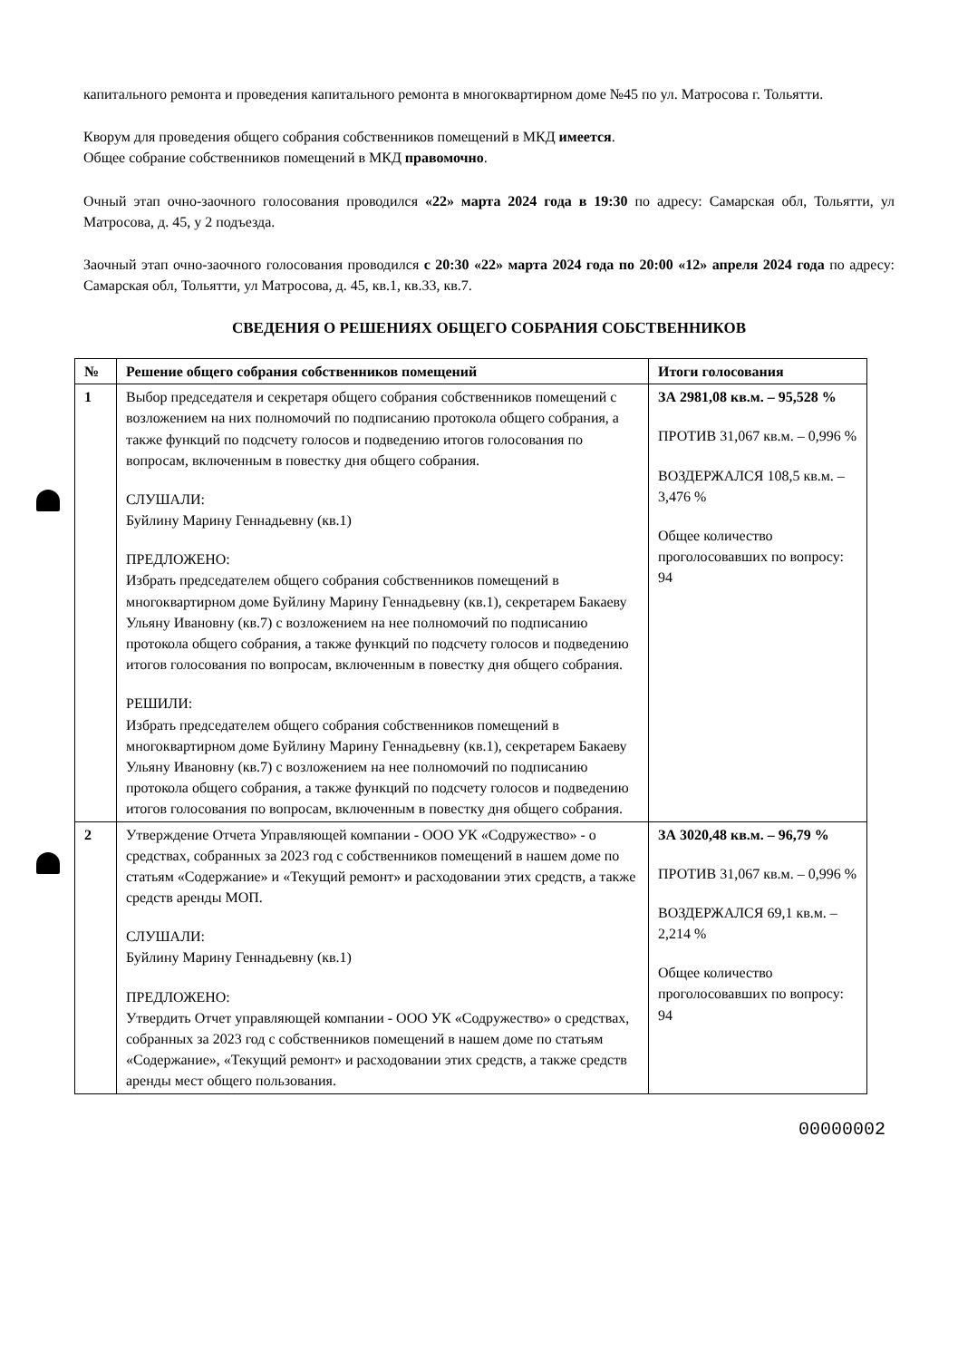капитального ремонта и проведения капитального ремонта в многоквартирном доме №45 по ул. Матросова г. Тольятти.
Кворум для проведения общего собрания собственников помещений в МКД имеется.
Общее собрание собственников помещений в МКД правомочно.
Очный этап очно-заочного голосования проводился «22» марта 2024 года в 19:30 по адресу: Самарская обл, Тольятти, ул Матросова, д. 45, у 2 подъезда.
Заочный этап очно-заочного голосования проводился с 20:30 «22» марта 2024 года по 20:00 «12» апреля 2024 года по адресу: Самарская обл, Тольятти, ул Матросова, д. 45, кв.1, кв.33, кв.7.
СВЕДЕНИЯ О РЕШЕНИЯХ ОБЩЕГО СОБРАНИЯ СОБСТВЕННИКОВ
| № | Решение общего собрания собственников помещений | Итоги голосования |
| --- | --- | --- |
| 1 | Выбор председателя и секретаря общего собрания собственников помещений с возложением на них полномочий по подписанию протокола общего собрания, а также функций по подсчету голосов и подведению итогов голосования по вопросам, включенным в повестку дня общего собрания. СЛУШАЛИ: Буйлину Марину Геннадьевну (кв.1) ПРЕДЛОЖЕНО: Избрать председателем общего собрания собственников помещений в многоквартирном доме Буйлину Марину Геннадьевну (кв.1), секретарем Бакаеву Ульяну Ивановну (кв.7) с возложением на нее полномочий по подписанию протокола общего собрания, а также функций по подсчету голосов и подведению итогов голосования по вопросам, включенным в повестку дня общего собрания. РЕШИЛИ: Избрать председателем общего собрания собственников помещений в многоквартирном доме Буйлину Марину Геннадьевну (кв.1), секретарем Бакаеву Ульяну Ивановну (кв.7) с возложением на нее полномочий по подписанию протокола общего собрания, а также функций по подсчету голосов и подведению итогов голосования по вопросам, включенным в повестку дня общего собрания. | ЗА 2981,08 кв.м. – 95,528 % ПРОТИВ 31,067 кв.м. – 0,996 % ВОЗДЕРЖАЛСЯ 108,5 кв.м. – 3,476 % Общее количество проголосовавших по вопросу: 94 |
| 2 | Утверждение Отчета Управляющей компании - ООО УК «Содружество» - о средствах, собранных за 2023 год с собственников помещений в нашем доме по статьям «Содержание» и «Текущий ремонт» и расходовании этих средств, а также средств аренды МОП. СЛУШАЛИ: Буйлину Марину Геннадьевну (кв.1) ПРЕДЛОЖЕНО: Утвердить Отчет управляющей компании - ООО УК «Содружество» о средствах, собранных за 2023 год с собственников помещений в нашем доме по статьям «Содержание», «Текущий ремонт» и расходовании этих средств, а также средств аренды мест общего пользования. | ЗА 3020,48 кв.м. – 96,79 % ПРОТИВ 31,067 кв.м. – 0,996 % ВОЗДЕРЖАЛСЯ 69,1 кв.м. – 2,214 % Общее количество проголосовавших по вопросу: 94 |
00000002